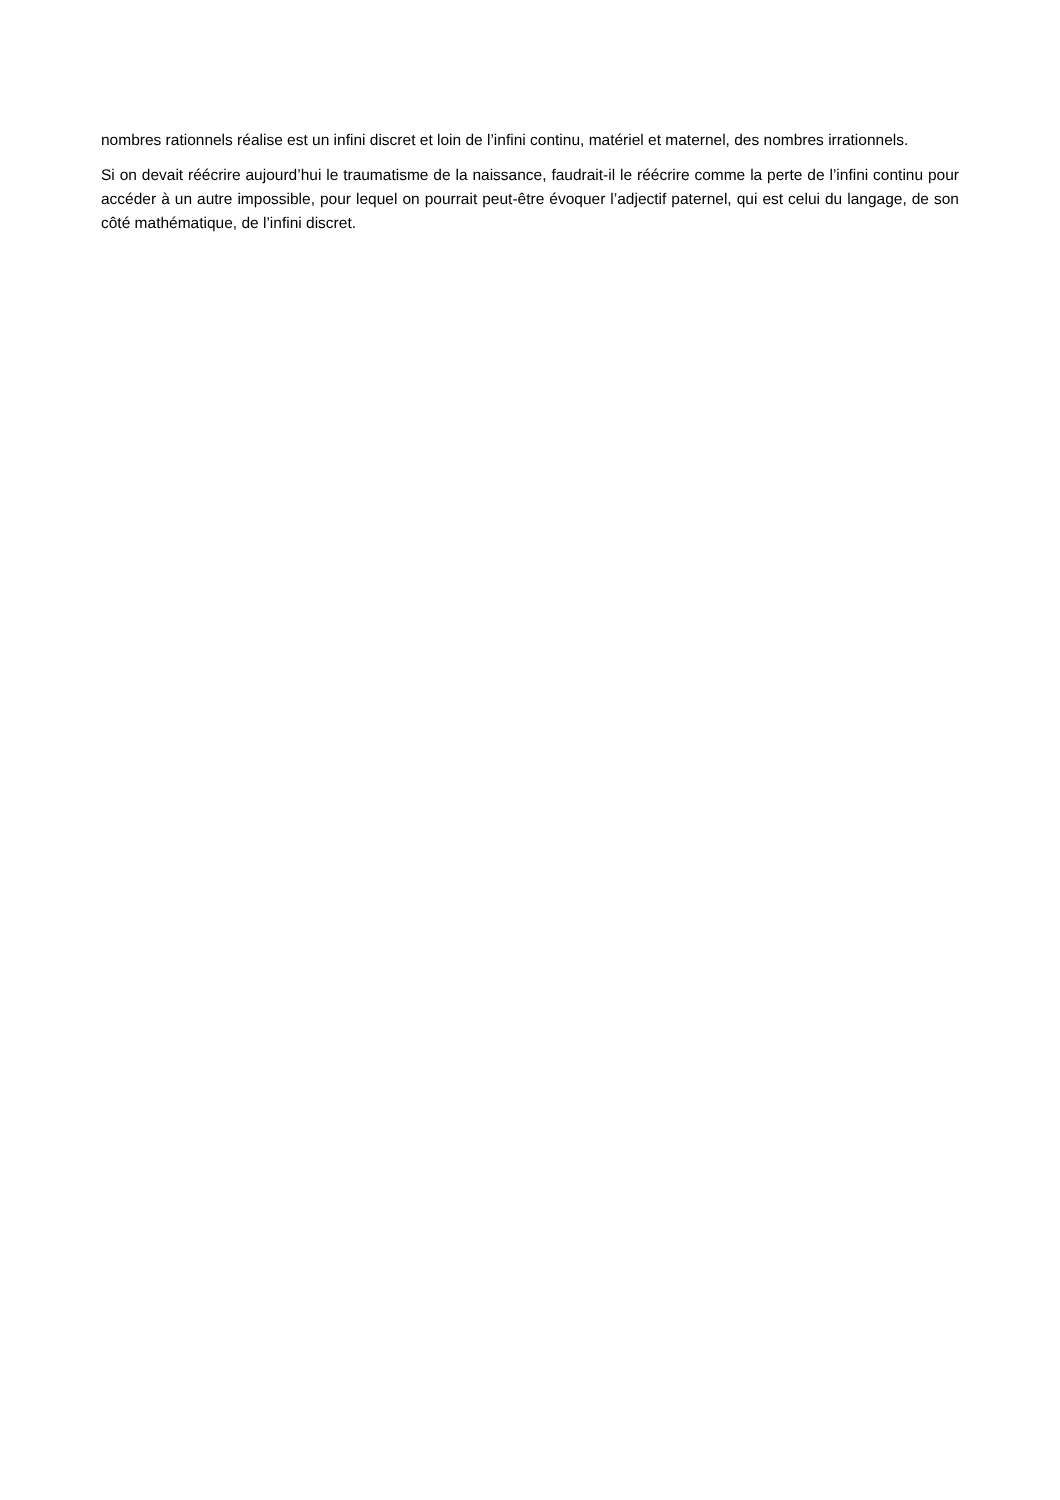nombres rationnels réalise est un infini discret et loin de l’infini continu, matériel et maternel, des nombres irrationnels.
Si on devait réécrire aujourd’hui le traumatisme de la naissance, faudrait-il le réécrire comme la perte de l’infini continu pour accéder à un autre impossible, pour lequel on pourrait peut-être évoquer l’adjectif paternel, qui est celui du langage, de son côté mathématique, de l’infini discret.